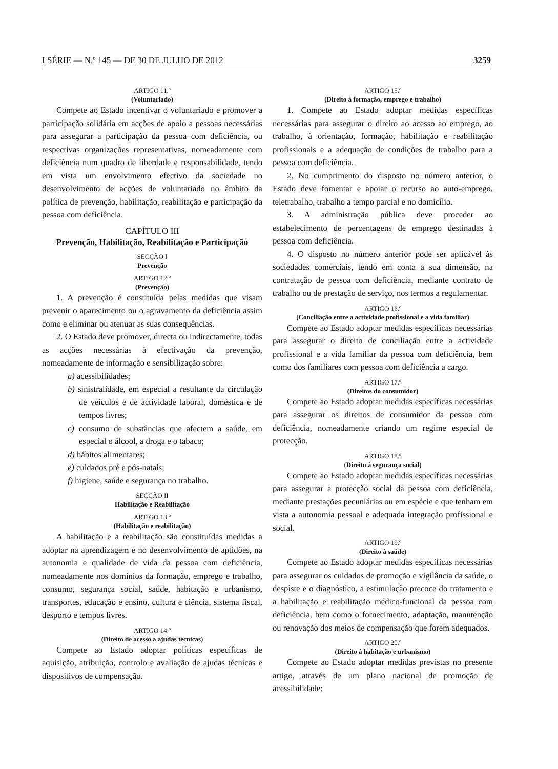I SÉRIE — N.º 145 — DE 30 DE JULHO DE 2012 3259
ARTIGO 11.º
(Voluntariado)
Compete ao Estado incentivar o voluntariado e promover a participação solidária em acções de apoio a pessoas necessárias para assegurar a participação da pessoa com deficiência, ou respectivas organizações representativas, nomeadamente com deficiência num quadro de liberdade e responsabilidade, tendo em vista um envolvimento efectivo da sociedade no desenvolvimento de acções de voluntariado no âmbito da política de prevenção, habilitação, reabilitação e participação da pessoa com deficiência.
CAPÍTULO III
Prevenção, Habilitação, Reabilitação e Participação
SECÇÃO I
Prevenção
ARTIGO 12.º
(Prevenção)
1. A prevenção é constituída pelas medidas que visam prevenir o aparecimento ou o agravamento da deficiência assim como e eliminar ou atenuar as suas consequências.
2. O Estado deve promover, directa ou indirectamente, todas as acções necessárias à efectivação da prevenção, nomeadamente de informação e sensibilização sobre:
a) acessibilidades;
b) sinistralidade, em especial a resultante da circulação de veículos e de actividade laboral, doméstica e de tempos livres;
c) consumo de substâncias que afectem a saúde, em especial o álcool, a droga e o tabaco;
d) hábitos alimentares;
e) cuidados pré e pós-natais;
f) higiene, saúde e segurança no trabalho.
SECÇÃO II
Habilitação e Reabilitação
ARTIGO 13.º
(Habilitação e reabilitação)
A habilitação e a reabilitação são constituídas medidas a adoptar na aprendizagem e no desenvolvimento de aptidões, na autonomia e qualidade de vida da pessoa com deficiência, nomeadamente nos domínios da formação, emprego e trabalho, consumo, segurança social, saúde, habitação e urbanismo, transportes, educação e ensino, cultura e ciência, sistema fiscal, desporto e tempos livres.
ARTIGO 14.º
(Direito de acesso a ajudas técnicas)
Compete ao Estado adoptar políticas específicas de aquisição, atribuição, controlo e avaliação de ajudas técnicas e dispositivos de compensação.
ARTIGO 15.º
(Direito à formação, emprego e trabalho)
1. Compete ao Estado adoptar medidas específicas necessárias para assegurar o direito ao acesso ao emprego, ao trabalho, à orientação, formação, habilitação e reabilitação profissionais e a adequação de condições de trabalho para a pessoa com deficiência.
2. No cumprimento do disposto no número anterior, o Estado deve fomentar e apoiar o recurso ao auto-emprego, teletrabalho, trabalho a tempo parcial e no domicílio.
3. A administração pública deve proceder ao estabelecimento de percentagens de emprego destinadas à pessoa com deficiência.
4. O disposto no número anterior pode ser aplicável às sociedades comerciais, tendo em conta a sua dimensão, na contratação de pessoa com deficiência, mediante contrato de trabalho ou de prestação de serviço, nos termos a regulamentar.
ARTIGO 16.º
(Conciliação entre a actividade profissional e a vida familiar)
Compete ao Estado adoptar medidas específicas necessárias para assegurar o direito de conciliação entre a actividade profissional e a vida familiar da pessoa com deficiência, bem como dos familiares com pessoa com deficiência a cargo.
ARTIGO 17.º
(Direitos do consumidor)
Compete ao Estado adoptar medidas específicas necessárias para assegurar os direitos de consumidor da pessoa com deficiência, nomeadamente criando um regime especial de protecção.
ARTIGO 18.º
(Direito à segurança social)
Compete ao Estado adoptar medidas específicas necessárias para assegurar a protecção social da pessoa com deficiência, mediante prestações pecuniárias ou em espécie e que tenham em vista a autonomia pessoal e adequada integração profissional e social.
ARTIGO 19.º
(Direito à saúde)
Compete ao Estado adoptar medidas específicas necessárias para assegurar os cuidados de promoção e vigilância da saúde, o despiste e o diagnóstico, a estimulação precoce do tratamento e a habilitação e reabilitação médico-funcional da pessoa com deficiência, bem como o fornecimento, adaptação, manutenção ou renovação dos meios de compensação que forem adequados.
ARTIGO 20.º
(Direito à habitação e urbanismo)
Compete ao Estado adoptar medidas previstas no presente artigo, através de um plano nacional de promoção de acessibilidade: